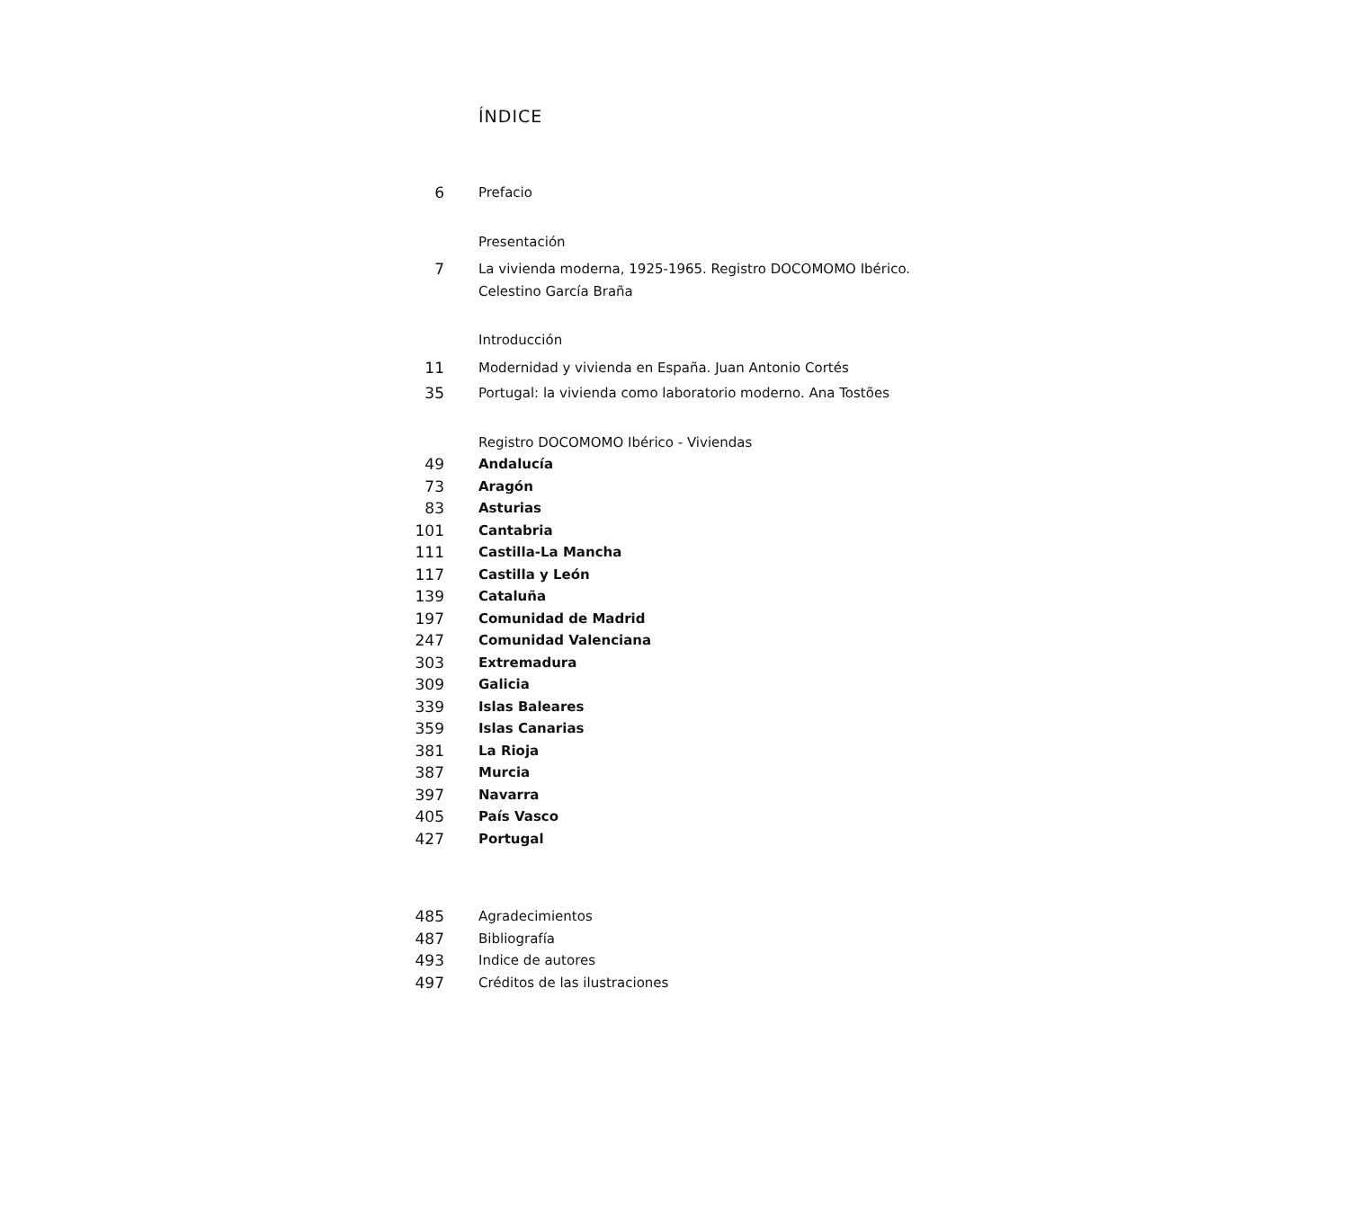ÍNDICE
6 Prefacio
Presentación
7 La vivienda moderna, 1925-1965. Registro DOCOMOMO Ibérico.
Celestino García Braña
Introducción
11 Modernidad y vivienda en España. Juan Antonio Cortés
35 Portugal: la vivienda como laboratorio moderno. Ana Tostões
Registro DOCOMOMO Ibérico - Viviendas
49 Andalucía
73 Aragón
83 Asturias
101 Cantabria
111 Castilla-La Mancha
117 Castilla y León
139 Cataluña
197 Comunidad de Madrid
247 Comunidad Valenciana
303 Extremadura
309 Galicia
339 Islas Baleares
359 Islas Canarias
381 La Rioja
387 Murcia
397 Navarra
405 País Vasco
427 Portugal
485 Agradecimientos
487 Bibliografía
493 Indice de autores
497 Créditos de las ilustraciones